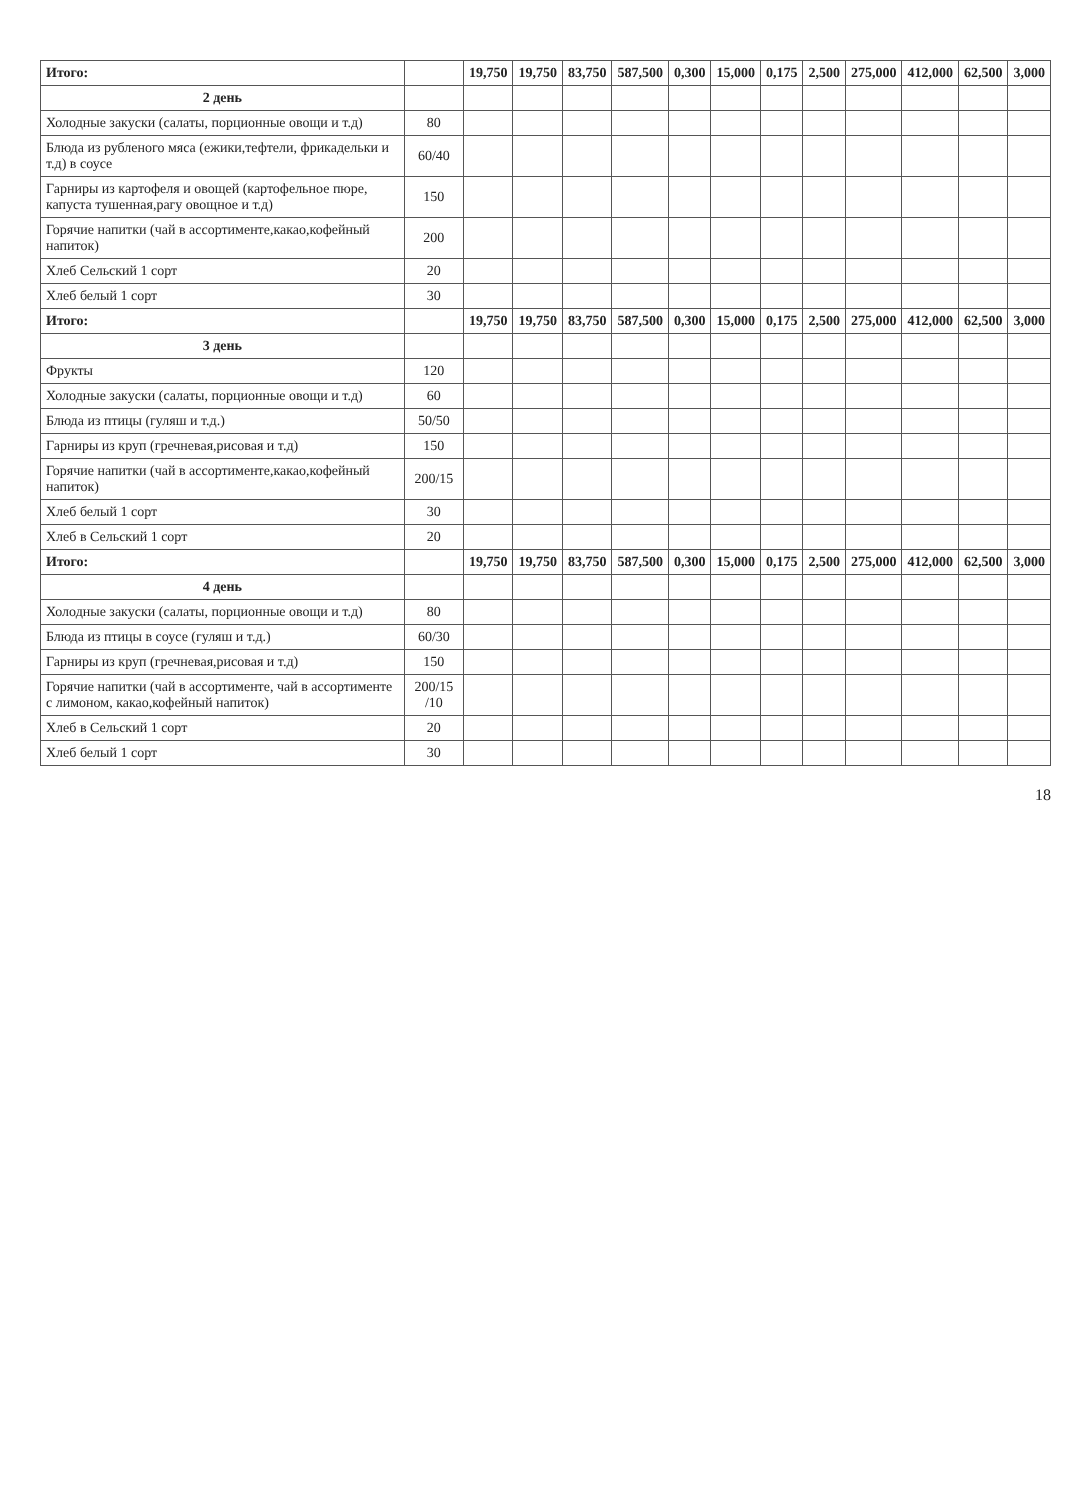| Итого: | | 19,750 | 19,750 | 83,750 | 587,500 | 0,300 | 15,000 | 0,175 | 2,500 | 275,000 | 412,000 | 62,500 | 3,000 |
| 2 день | | | | | | | | | | | | | |
| Холодные закуски (салаты, порционные овощи и т.д) | 80 | | | | | | | | | | | | |
| Блюда из рубленого мяса (ежики,тефтели, фрикадельки и т.д) в соусе | 60/40 | | | | | | | | | | | | |
| Гарниры из картофеля и овощей (картофельное пюре, капуста тушенная,рагу овощное и т.д) | 150 | | | | | | | | | | | | |
| Горячие напитки (чай в ассортименте,какао,кофейный напиток) | 200 | | | | | | | | | | | | |
| Хлеб Сельский 1 сорт | 20 | | | | | | | | | | | | |
| Хлеб белый 1 сорт | 30 | | | | | | | | | | | | |
| Итого: | | 19,750 | 19,750 | 83,750 | 587,500 | 0,300 | 15,000 | 0,175 | 2,500 | 275,000 | 412,000 | 62,500 | 3,000 |
| 3 день | | | | | | | | | | | | | |
| Фрукты | 120 | | | | | | | | | | | | |
| Холодные закуски (салаты, порционные овощи и т.д) | 60 | | | | | | | | | | | | |
| Блюда из птицы (гуляш и т.д.) | 50/50 | | | | | | | | | | | | |
| Гарниры из круп (гречневая,рисовая и т.д) | 150 | | | | | | | | | | | | |
| Горячие напитки (чай в ассортименте,какао,кофейный напиток) | 200/15 | | | | | | | | | | | | |
| Хлеб белый 1 сорт | 30 | | | | | | | | | | | | |
| Хлеб в Сельский 1 сорт | 20 | | | | | | | | | | | | |
| Итого: | | 19,750 | 19,750 | 83,750 | 587,500 | 0,300 | 15,000 | 0,175 | 2,500 | 275,000 | 412,000 | 62,500 | 3,000 |
| 4 день | | | | | | | | | | | | | |
| Холодные закуски (салаты, порционные овощи и т.д) | 80 | | | | | | | | | | | | |
| Блюда из птицы в соусе (гуляш и т.д.) | 60/30 | | | | | | | | | | | | |
| Гарниры из круп (гречневая,рисовая и т.д) | 150 | | | | | | | | | | | | |
| Горячие напитки (чай в ассортименте, чай в ассортименте с лимоном, какао,кофейный напиток) | 200/15 /10 | | | | | | | | | | | | |
| Хлеб в Сельский 1 сорт | 20 | | | | | | | | | | | | |
| Хлеб белый 1 сорт | 30 | | | | | | | | | | | | |
18